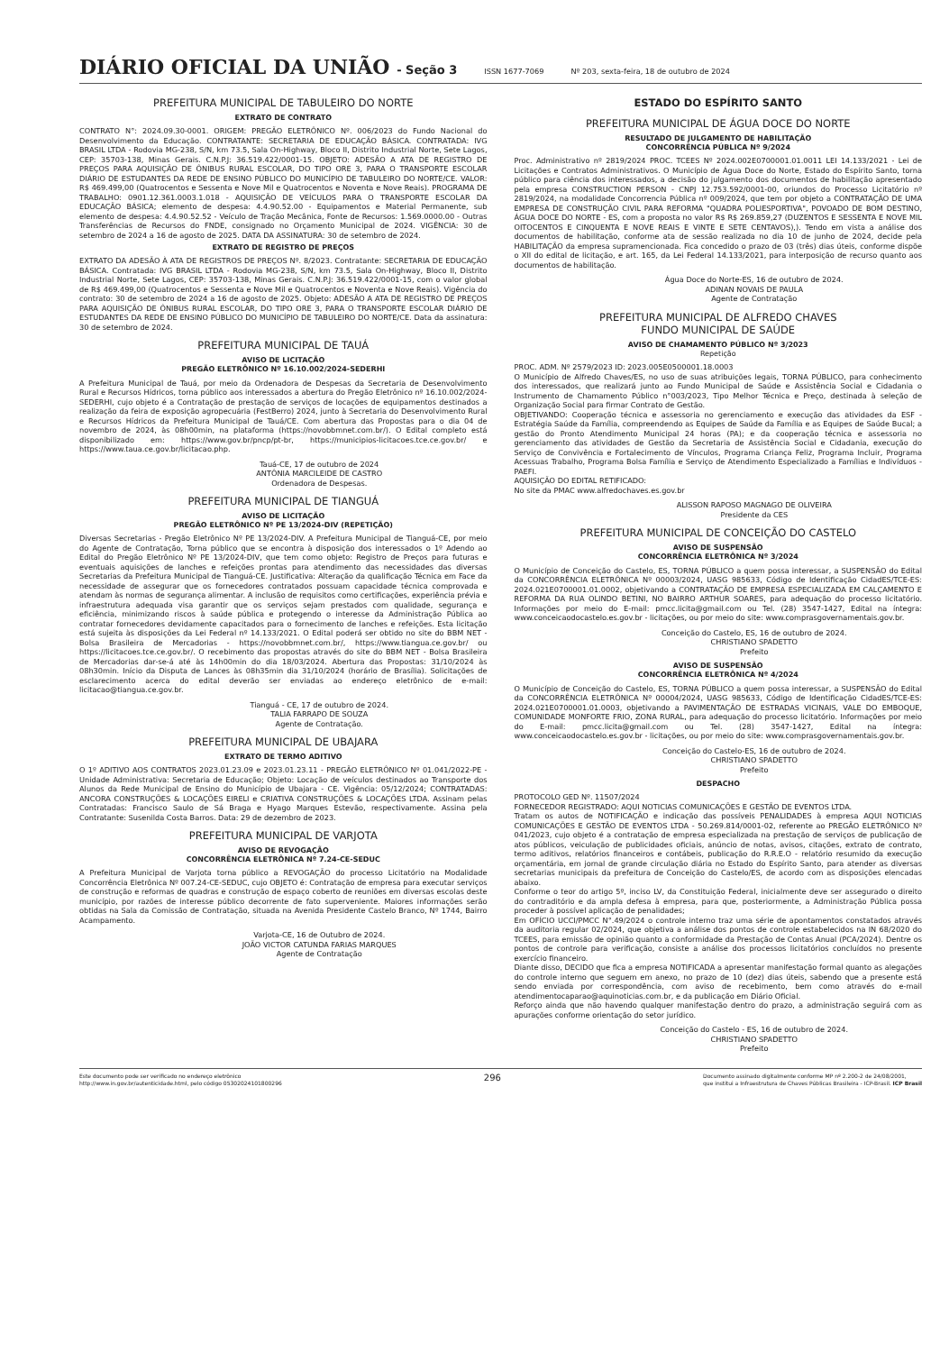DIÁRIO OFICIAL DA UNIÃO - Seção 3
ISSN 1677-7069 Nº 203, sexta-feira, 18 de outubro de 2024
PREFEITURA MUNICIPAL DE TABULEIRO DO NORTE
EXTRATO DE CONTRATO
CONTRATO N°: 2024.09.30-0001. ORIGEM: PREGÃO ELETRÔNICO Nº. 006/2023 do Fundo Nacional do Desenvolvimento da Educação. CONTRATANTE: SECRETARIA DE EDUCAÇÃO BÁSICA. CONTRATADA: IVG BRASIL LTDA - Rodovia MG-238, S/N, km 73.5, Sala On-Highway, Bloco II, Distrito Industrial Norte, Sete Lagos, CEP: 35703-138, Minas Gerais. C.N.P.J: 36.519.422/0001-15. OBJETO: ADESÃO A ATA DE REGISTRO DE PREÇOS PARA AQUISIÇÃO DE ÔNIBUS RURAL ESCOLAR, DO TIPO ORE 3, PARA O TRANSPORTE ESCOLAR DIÁRIO DE ESTUDANTES DA REDE DE ENSINO PÚBLICO DO MUNICÍPIO DE TABULEIRO DO NORTE/CE. VALOR: R$ 469.499,00 (Quatrocentos e Sessenta e Nove Mil e Quatrocentos e Noventa e Nove Reais). PROGRAMA DE TRABALHO: 0901.12.361.0003.1.018 - AQUISIÇÃO DE VEÍCULOS PARA O TRANSPORTE ESCOLAR DA EDUCAÇÃO BÁSICA; elemento de despesa: 4.4.90.52.00 - Equipamentos e Material Permanente, sub elemento de despesa: 4.4.90.52.52 - Veículo de Tração Mecânica, Fonte de Recursos: 1.569.0000.00 - Outras Transferências de Recursos do FNDE, consignado no Orçamento Municipal de 2024. VIGÊNCIA: 30 de setembro de 2024 a 16 de agosto de 2025. DATA DA ASSINATURA: 30 de setembro de 2024.
EXTRATO DE REGISTRO DE PREÇOS
EXTRATO DA ADESÃO À ATA DE REGISTROS DE PREÇOS Nº. 8/2023. Contratante: SECRETARIA DE EDUCAÇÃO BÁSICA. Contratada: IVG BRASIL LTDA - Rodovia MG-238, S/N, km 73.5, Sala On-Highway, Bloco II, Distrito Industrial Norte, Sete Lagos, CEP: 35703-138, Minas Gerais. C.N.P.J: 36.519.422/0001-15, com o valor global de R$ 469.499,00 (Quatrocentos e Sessenta e Nove Mil e Quatrocentos e Noventa e Nove Reais). Vigência do contrato: 30 de setembro de 2024 a 16 de agosto de 2025. Objeto: ADESÃO A ATA DE REGISTRO DE PREÇOS PARA AQUISIÇÃO DE ÔNIBUS RURAL ESCOLAR, DO TIPO ORE 3, PARA O TRANSPORTE ESCOLAR DIÁRIO DE ESTUDANTES DA REDE DE ENSINO PÚBLICO DO MUNICÍPIO DE TABULEIRO DO NORTE/CE. Data da assinatura: 30 de setembro de 2024.
PREFEITURA MUNICIPAL DE TAUÁ
AVISO DE LICITAÇÃO
PREGÃO ELETRÔNICO Nº 16.10.002/2024-SEDERHI
A Prefeitura Municipal de Tauá, por meio da Ordenadora de Despesas da Secretaria de Desenvolvimento Rural e Recursos Hídricos, torna público aos interessados a abertura do Pregão Eletrônico nº 16.10.002/2024-SEDERHI, cujo objeto é a Contratação de prestação de serviços de locações de equipamentos destinados a realização da feira de exposição agropecuária (FestBerro) 2024, junto à Secretaria do Desenvolvimento Rural e Recursos Hídricos da Prefeitura Municipal de Tauá/CE. Com abertura das Propostas para o dia 04 de novembro de 2024, às 08h00min, na plataforma (https://novobbmnet.com.br/). O Edital completo está disponibilizado em: https://www.gov.br/pncp/pt-br, https://municipios-licitacoes.tce.ce.gov.br/ e https://www.taua.ce.gov.br/licitacao.php.
Tauá-CE, 17 de outubro de 2024
ANTÔNIA MARCILEIDE DE CASTRO
Ordenadora de Despesas.
PREFEITURA MUNICIPAL DE TIANGUÁ
AVISO DE LICITAÇÃO
PREGÃO ELETRÔNICO Nº PE 13/2024-DIV (REPETIÇÃO)
Diversas Secretarias - Pregão Eletrônico Nº PE 13/2024-DIV. A Prefeitura Municipal de Tianguá-CE, por meio do Agente de Contratação, Torna público que se encontra à disposição dos interessados o 1º Adendo ao Edital do Pregão Eletrônico Nº PE 13/2024-DIV, que tem como objeto: Registro de Preços para futuras e eventuais aquisições de lanches e refeições prontas para atendimento das necessidades das diversas Secretarias da Prefeitura Municipal de Tianguá-CE. Justificativa: Alteração da qualificação Técnica em Face da necessidade de assegurar que os fornecedores contratados possuam capacidade técnica comprovada e atendam às normas de segurança alimentar. A inclusão de requisitos como certificações, experiência prévia e infraestrutura adequada visa garantir que os serviços sejam prestados com qualidade, segurança e eficiência, minimizando riscos à saúde pública e protegendo o interesse da Administração Pública ao contratar fornecedores devidamente capacitados para o fornecimento de lanches e refeições. Esta licitação está sujeita às disposições da Lei Federal nº 14.133/2021. O Edital poderá ser obtido no site do BBM NET - Bolsa Brasileira de Mercadorias - https://novobbmnet.com.br/, https://www.tiangua.ce.gov.br/ ou https://licitacoes.tce.ce.gov.br/. O recebimento das propostas através do site do BBM NET - Bolsa Brasileira de Mercadorias dar-se-á até às 14h00min do dia 18/03/2024. Abertura das Propostas: 31/10/2024 às 08h30min. Início da Disputa de Lances às 08h35min dia 31/10/2024 (horário de Brasília). Solicitações de esclarecimento acerca do edital deverão ser enviadas ao endereço eletrônico de e-mail: licitacao@tiangua.ce.gov.br.
Tianguá - CE, 17 de outubro de 2024.
TALIA FARRAPO DE SOUZA
Agente de Contratação.
PREFEITURA MUNICIPAL DE UBAJARA
EXTRATO DE TERMO ADITIVO
O 1º ADITIVO AOS CONTRATOS 2023.01.23.09 e 2023.01.23.11 - PREGÃO ELETRÔNICO Nº 01.041/2022-PE - Unidade Administrativa: Secretaria de Educação; Objeto: Locação de veículos destinados ao Transporte dos Alunos da Rede Municipal de Ensino do Município de Ubajara - CE. Vigência: 05/12/2024; CONTRATADAS: ANCORA CONSTRUÇÕES & LOCAÇÕES EIRELI e CRIATIVA CONSTRUÇÕES & LOCAÇÕES LTDA. Assinam pelas Contratadas: Francisco Saulo de Sá Braga e Hyago Marques Estevão, respectivamente. Assina pela Contratante: Susenilda Costa Barros. Data: 29 de dezembro de 2023.
PREFEITURA MUNICIPAL DE VARJOTA
AVISO DE REVOGAÇÃO
CONCORRÊNCIA ELETRÔNICA Nº 7.24-CE-SEDUC
A Prefeitura Municipal de Varjota torna público a REVOGAÇÃO do processo Licitatório na Modalidade Concorrência Eletrônica Nº 007.24-CE-SEDUC, cujo OBJETO é: Contratação de empresa para executar serviços de construção e reformas de quadras e construção de espaço coberto de reuniões em diversas escolas deste município, por razões de interesse público decorrente de fato superveniente. Maiores informações serão obtidas na Sala da Comissão de Contratação, situada na Avenida Presidente Castelo Branco, Nº 1744, Bairro Acampamento.
Varjota-CE, 16 de Outubro de 2024.
JOÃO VICTOR CATUNDA FARIAS MARQUES
Agente de Contratação
ESTADO DO ESPÍRITO SANTO
PREFEITURA MUNICIPAL DE ÁGUA DOCE DO NORTE
RESULTADO DE JULGAMENTO DE HABILITAÇÃO
CONCORRÊNCIA PÚBLICA Nº 9/2024
Proc. Administrativo nº 2819/2024 PROC. TCEES Nº 2024.002E0700001.01.0011 LEI 14.133/2021 - Lei de Licitações e Contratos Administrativos. O Município de Água Doce do Norte, Estado do Espírito Santo, torna público para ciência dos interessados, a decisão do julgamento dos documentos de habilitação apresentado pela empresa CONSTRUCTION PERSON - CNPJ 12.753.592/0001-00, oriundos do Processo Licitatório nº 2819/2024, na modalidade Concorrencia Pública nº 009/2024, que tem por objeto a CONTRATAÇÃO DE UMA EMPRESA DE CONSTRUÇÃO CIVIL PARA REFORMA "QUADRA POLIESPORTIVA", POVOADO DE BOM DESTINO, ÁGUA DOCE DO NORTE - ES, com a proposta no valor R$ R$ 269.859,27 (DUZENTOS E SESSENTA E NOVE MIL OITOCENTOS E CINQUENTA E NOVE REAIS E VINTE E SETE CENTAVOS),). Tendo em vista a análise dos documentos de habilitação, conforme ata de sessão realizada no dia 10 de junho de 2024, decide pela HABILITAÇÃO da empresa supramencionada. Fica concedido o prazo de 03 (três) dias úteis, conforme dispõe o XII do edital de licitação, e art. 165, da Lei Federal 14.133/2021, para interposição de recurso quanto aos documentos de habilitação.
Água Doce do Norte-ES, 16 de outubro de 2024.
ADINAN NOVAIS DE PAULA
Agente de Contratação
PREFEITURA MUNICIPAL DE ALFREDO CHAVES
FUNDO MUNICIPAL DE SAÚDE
AVISO DE CHAMAMENTO PÚBLICO Nº 3/2023
Repetição
PROC. ADM. Nº 2579/2023 ID: 2023.005E0500001.18.0003
O Município de Alfredo Chaves/ES, no uso de suas atribuições legais, TORNA PÚBLICO, para conhecimento dos interessados, que realizará junto ao Fundo Municipal de Saúde e Assistência Social e Cidadania o Instrumento de Chamamento Público n°003/2023, Tipo Melhor Técnica e Preço, destinada à seleção de Organização Social para firmar Contrato de Gestão.
OBJETIVANDO: Cooperação técnica e assessoria no gerenciamento e execução das atividades da ESF - Estratégia Saúde da Família, compreendendo as Equipes de Saúde da Família e as Equipes de Saúde Bucal; a gestão do Pronto Atendimento Municipal 24 horas (PA); e da cooperação técnica e assessoria no gerenciamento das atividades de Gestão da Secretaria de Assistência Social e Cidadania, execução do Serviço de Convivência e Fortalecimento de Vínculos, Programa Criança Feliz, Programa Incluir, Programa Acessuas Trabalho, Programa Bolsa Família e Serviço de Atendimento Especializado a Famílias e Indivíduos - PAEFI.
AQUISIÇÃO DO EDITAL RETIFICADO:
No site da PMAC www.alfredochaves.es.gov.br
ALISSON RAPOSO MAGNAGO DE OLIVEIRA
Presidente da CES
PREFEITURA MUNICIPAL DE CONCEIÇÃO DO CASTELO
AVISO DE SUSPENSÃO
CONCORRÊNCIA ELETRÔNICA Nº 3/2024
O Município de Conceição do Castelo, ES, TORNA PÚBLICO a quem possa interessar, a SUSPENSÃO do Edital da CONCORRÊNCIA ELETRÔNICA Nº 00003/2024, UASG 985633, Código de Identificação CidadES/TCE-ES: 2024.021E0700001.01.0002, objetivando a CONTRATAÇÃO DE EMPRESA ESPECIALIZADA EM CALÇAMENTO E REFORMA DA RUA OLINDO BETINI, NO BAIRRO ARTHUR SOARES, para adequação do processo licitatório. Informações por meio do E-mail: pmcc.licita@gmail.com ou Tel. (28) 3547-1427, Edital na íntegra: www.conceicaodocastelo.es.gov.br - licitações, ou por meio do site: www.comprasgovernamentais.gov.br.
Conceição do Castelo, ES, 16 de outubro de 2024.
CHRISTIANO SPADETTO
Prefeito
AVISO DE SUSPENSÃO
CONCORRÊNCIA ELETRÔNICA Nº 4/2024
O Município de Conceição do Castelo, ES, TORNA PÚBLICO a quem possa interessar, a SUSPENSÃO do Edital da CONCORRÊNCIA ELETRÔNICA Nº 00004/2024, UASG 985633, Código de Identificação CidadES/TCE-ES: 2024.021E0700001.01.0003, objetivando a PAVIMENTAÇÃO DE ESTRADAS VICINAIS, VALE DO EMBOQUE, COMUNIDADE MONFORTE FRIO, ZONA RURAL, para adequação do processo licitatório. Informações por meio do E-mail: pmcc.licita@gmail.com ou Tel. (28) 3547-1427, Edital na íntegra: www.conceicaodocastelo.es.gov.br - licitações, ou por meio do site: www.comprasgovernamentais.gov.br.
Conceição do Castelo-ES, 16 de outubro de 2024.
CHRISTIANO SPADETTO
Prefeito
DESPACHO
PROTOCOLO GED Nº. 11507/2024
FORNECEDOR REGISTRADO: AQUI NOTICIAS COMUNICAÇÕES E GESTÃO DE EVENTOS LTDA.
Tratam os autos de NOTIFICAÇÃO e indicação das possíveis PENALIDADES à empresa AQUI NOTICIAS COMUNICAÇÕES E GESTÃO DE EVENTOS LTDA - 50.269.814/0001-02, referente ao PREGÃO ELETRÔNICO Nº 041/2023, cujo objeto é a contratação de empresa especializada na prestação de serviços de publicação de atos públicos, veiculação de publicidades oficiais, anúncio de notas, avisos, citações, extrato de contrato, termo aditivos, relatórios financeiros e contábeis, publicação do R.R.E.O - relatório resumido da execução orçamentária, em jornal de grande circulação diária no Estado do Espírito Santo, para atender as diversas secretarias municipais da prefeitura de Conceição do Castelo/ES, de acordo com as disposições elencadas abaixo.
Conforme o teor do artigo 5º, inciso LV, da Constituição Federal, inicialmente deve ser assegurado o direito do contraditório e da ampla defesa à empresa, para que, posteriormente, a Administração Pública possa proceder à possível aplicação de penalidades;
Em OFÍCIO UCCI/PMCC N°.49/2024 o controle interno traz uma série de apontamentos constatados através da auditoria regular 02/2024, que objetiva a análise dos pontos de controle estabelecidos na IN 68/2020 do TCEES, para emissão de opinião quanto a conformidade da Prestação de Contas Anual (PCA/2024). Dentre os pontos de controle para verificação, consiste a análise dos processos licitatórios concluídos no presente exercício financeiro.
Diante disso, DECIDO que fica a empresa NOTIFICADA a apresentar manifestação formal quanto as alegações do controle interno que seguem em anexo, no prazo de 10 (dez) dias úteis, sabendo que a presente está sendo enviada por correspondência, com aviso de recebimento, bem como através do e-mail atendimentocaparao@aquinoticias.com.br, e da publicação em Diário Oficial.
Reforço ainda que não havendo qualquer manifestação dentro do prazo, a administração seguirá com as apurações conforme orientação do setor jurídico.
Conceição do Castelo - ES, 16 de outubro de 2024.
CHRISTIANO SPADETTO
Prefeito
Este documento pode ser verificado no endereço eletrônico
http://www.in.gov.br/autenticidade.html, pelo código 05302024101800296
296
Documento assinado digitalmente conforme MP nº 2.200-2 de 24/08/2001,
que institui a Infraestrutura de Chaves Públicas Brasileira - ICP-Brasil. ICP Brasil